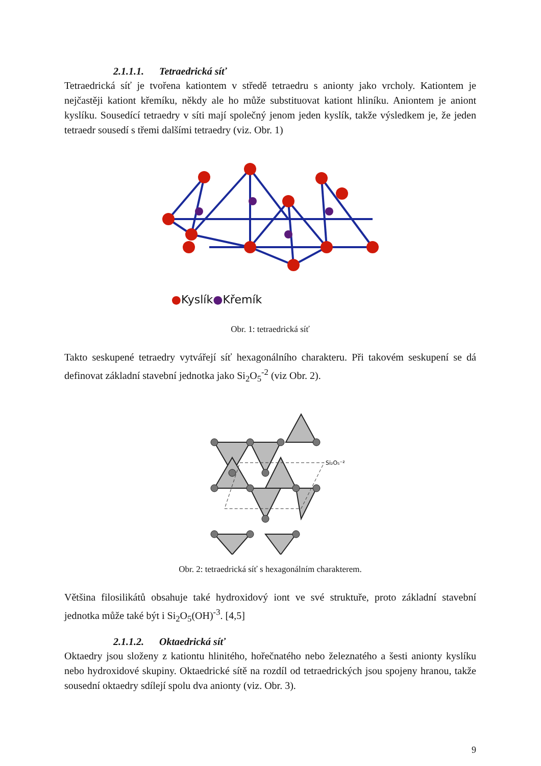2.1.1.1. Tetraedrická síť
Tetraedrická síť je tvořena kationtem v středě tetraedru s anionty jako vrcholy. Kationtem je nejčastěji kationt křemíku, někdy ale ho může substituovat kationt hliníku. Aniontem je aniont kyslíku. Sousedící tetraedry v síti mají společný jenom jeden kyslík, takže výsledkem je, že jeden tetraedr sousedí s třemi dalšími tetraedry (viz. Obr. 1)
●Kyslík●Křemík
Obr. 1: tetraedrická síť
Takto seskupené tetraedry vytvářejí síť hexagonálního charakteru. Při takovém seskupení se dá definovat základní stavební jednotka jako Si<sub>2</sub>O<sub>5</sub><sup>-2</sup> (viz Obr. 2).
Si₂O₅⁻²
Obr. 2: tetraedrická síť s hexagonálním charakterem.
Většina filosilikátů obsahuje také hydroxidový iont ve své struktuře, proto základní stavební jednotka může také být i Si<sub>2</sub>O<sub>5</sub>(OH)<sup>-3</sup>. [4,5]
2.1.1.2. Oktaedrická síť
Oktaedry jsou složeny z kationtu hlinitého, hořečnatého nebo železnatého a šesti anionty kyslíku nebo hydroxidové skupiny. Oktaedrické sítě na rozdíl od tetraedrických jsou spojeny hranou, takže sousední oktaedry sdílejí spolu dva anionty (viz. Obr. 3).
9